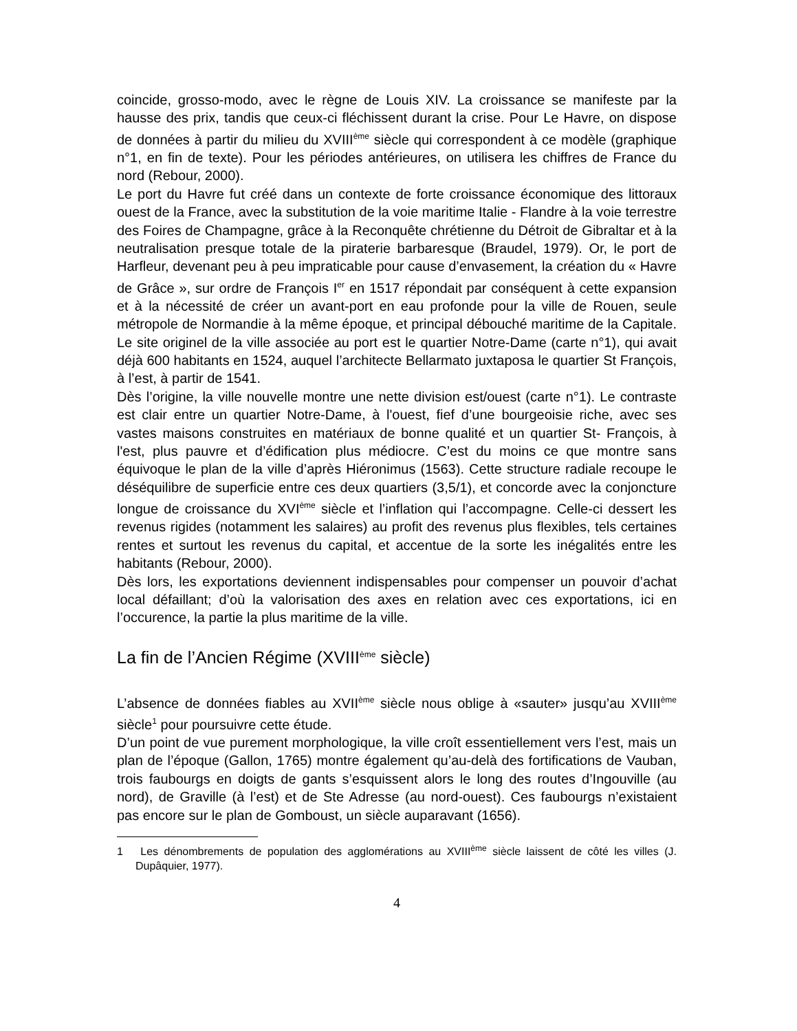coincide, grosso-modo, avec le règne de Louis XIV. La croissance se manifeste par la hausse des prix, tandis que ceux-ci fléchissent durant la crise. Pour Le Havre, on dispose de données à partir du milieu du XVIII<sup>ème</sup> siècle qui correspondent à ce modèle (graphique n°1, en fin de texte). Pour les périodes antérieures, on utilisera les chiffres de France du nord (Rebour, 2000).
Le port du Havre fut créé dans un contexte de forte croissance économique des littoraux ouest de la France, avec la substitution de la voie maritime Italie - Flandre à la voie terrestre des Foires de Champagne, grâce à la Reconquête chrétienne du Détroit de Gibraltar et à la neutralisation presque totale de la piraterie barbaresque (Braudel, 1979). Or, le port de Harfleur, devenant peu à peu impraticable pour cause d’envasement, la création du « Havre de Grâce », sur ordre de François I<sup>er</sup> en 1517 répondait par conséquent à cette expansion et à la nécessité de créer un avant-port en eau profonde pour la ville de Rouen, seule métropole de Normandie à la même époque, et principal débouché maritime de la Capitale. Le site originel de la ville associée au port est le quartier Notre-Dame (carte n°1), qui avait déjà 600 habitants en 1524, auquel l’architecte Bellarmato juxtaposa le quartier St François, à l’est, à partir de 1541.
Dès l’origine, la ville nouvelle montre une nette division est/ouest (carte n°1). Le contraste est clair entre un quartier Notre-Dame, à l'ouest, fief d’une bourgeoisie riche, avec ses vastes maisons construites en matériaux de bonne qualité et un quartier St- François, à l'est, plus pauvre et d’édification plus médiocre. C’est du moins ce que montre sans équivoque le plan de la ville d’après Hiéronimus (1563). Cette structure radiale recoupe le déséquilibre de superficie entre ces deux quartiers (3,5/1), et concorde avec la conjoncture longue de croissance du XVI<sup>ème</sup> siècle et l’inflation qui l’accompagne. Celle-ci dessert les revenus rigides (notamment les salaires) au profit des revenus plus flexibles, tels certaines rentes et surtout les revenus du capital, et accentue de la sorte les inégalités entre les habitants (Rebour, 2000).
Dès lors, les exportations deviennent indispensables pour compenser un pouvoir d’achat local défaillant; d’où la valorisation des axes en relation avec ces exportations, ici en l’occurence, la partie la plus maritime de la ville.
La fin de l’Ancien Régime (XVIII<sup>ème</sup> siècle)
L’absence de données fiables au XVII<sup>ème</sup> siècle nous oblige à «sauter» jusqu’au XVIII<sup>ème</sup> siècle<sup>1</sup> pour poursuivre cette étude.
D’un point de vue purement morphologique, la ville croît essentiellement vers l’est, mais un plan de l’époque (Gallon, 1765) montre également qu’au-delà des fortifications de Vauban, trois faubourgs en doigts de gants s’esquissent alors le long des routes d’Ingouville (au nord), de Graville (à l’est) et de Ste Adresse (au nord-ouest). Ces faubourgs n’existaient pas encore sur le plan de Gomboust, un siècle auparavant (1656).
1 Les dénombrements de population des agglomérations au XVIII<sup>ème</sup> siècle laissent de côté les villes (J. Dupâquier, 1977).
4